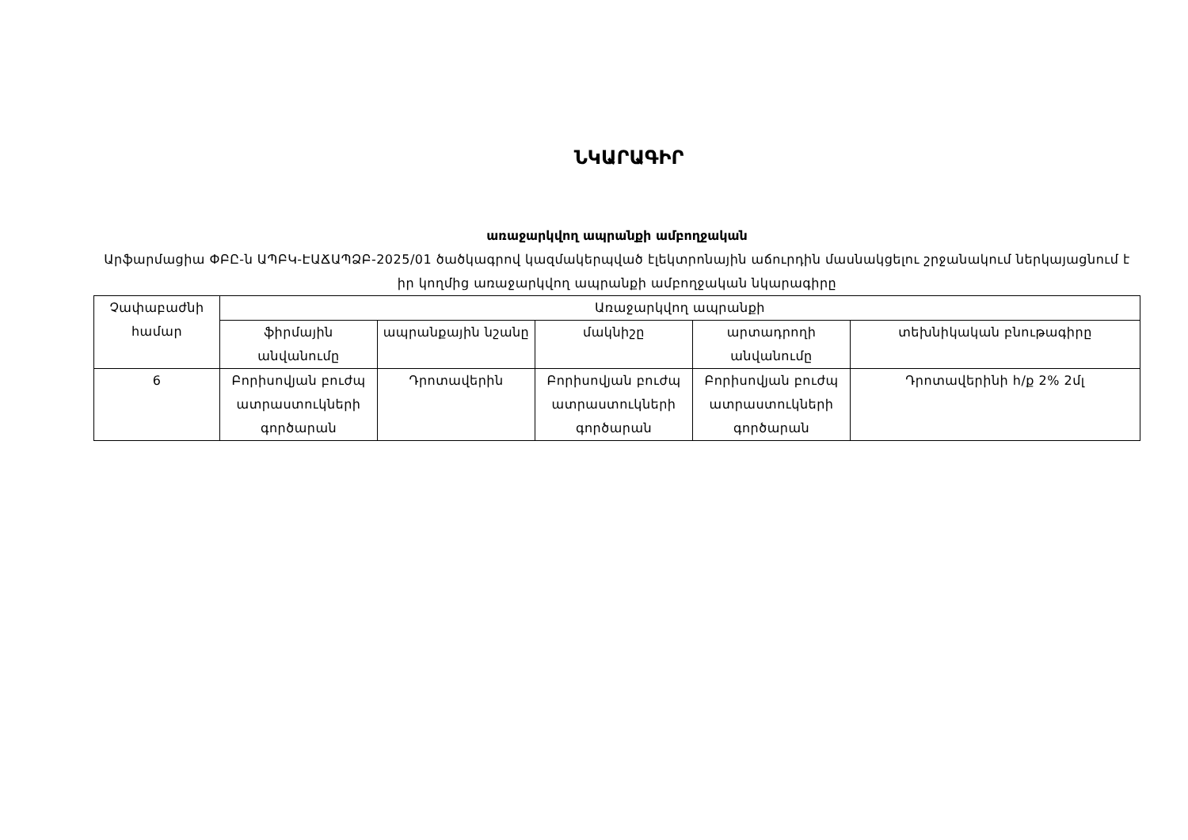ՆԿԱՐԱԳԻՐ
առաջարկվող ապրանքի ամբողջական
Արֆարմացիա ՓԲԸ-ն ԱՊԲԿ-ԷԱՃԱՊՁԲ-2025/01 ծածկագրով կազմակերպված էլեկտրոնային աճուրդին մասնակցելու շրջանակում ներկայացնում է իր կողմից առաջարկվող ապրանքի ամբողջական նկարագիրը
| Չափաբաժնի համար | Առաջարկվող ապրանքի | | | | |
| --- | --- | --- | --- | --- | --- |
| | ֆիրմային անվանումը | ապրանքային նշանը | մակնիշը | արտադրողի անվանումը | տեխնիկական բնութագիրը |
| 6 | Բորիսովյան բուժպ ատրաստուկների գործարան | Դրոտավերին | Բորիսովյան բուժպ ատրաստուկների գործարան | Բորիսովյան բուժպ ատրաստուկների գործարան | Դրոտավերինի հ/ք 2% 2մլ |